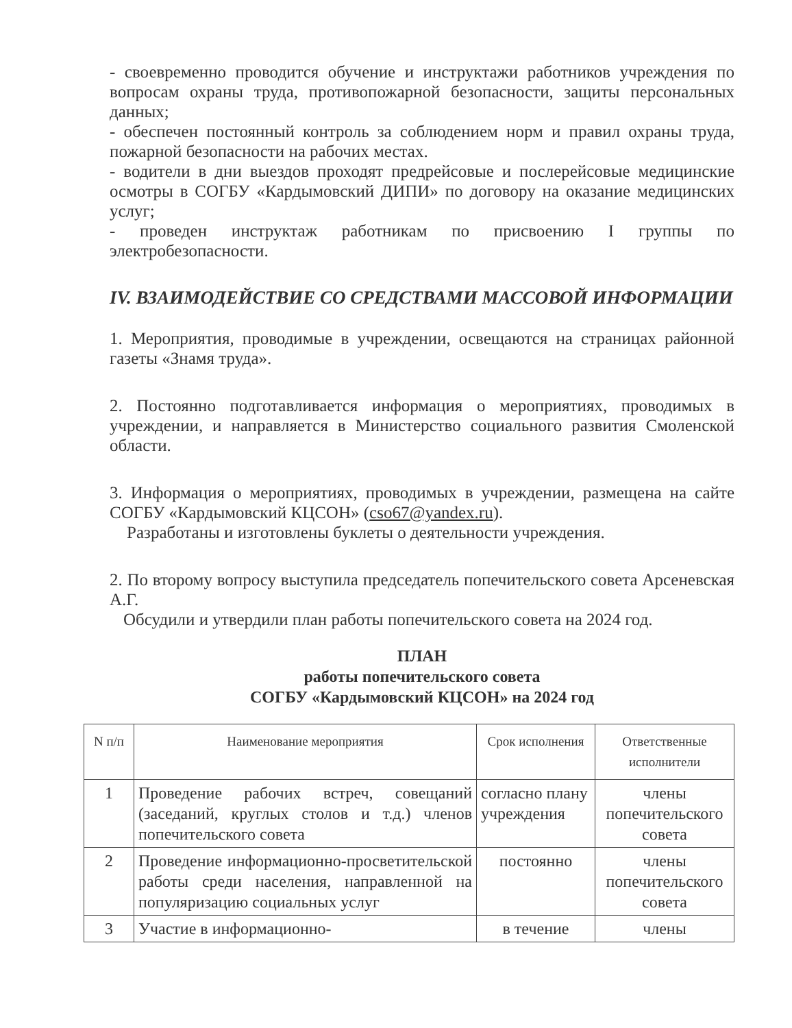- своевременно проводится обучение и инструктажи работников учреждения по вопросам охраны труда, противопожарной безопасности, защиты персональных данных;
- обеспечен постоянный контроль за соблюдением норм и правил охраны труда, пожарной безопасности на рабочих местах.
- водители в дни выездов проходят предрейсовые и послерейсовые медицинские осмотры в СОГБУ «Кардымовский ДИПИ» по договору на оказание медицинских услуг;
- проведен инструктаж работникам по присвоению I группы по электробезопасности.
IV. ВЗАИМОДЕЙСТВИЕ СО СРЕДСТВАМИ МАССОВОЙ ИНФОРМАЦИИ
1. Мероприятия, проводимые в учреждении, освещаются на страницах районной газеты «Знамя труда».
2. Постоянно подготавливается информация о мероприятиях, проводимых в учреждении, и направляется в Министерство социального развития Смоленской области.
3. Информация о мероприятиях, проводимых в учреждении, размещена на сайте СОГБУ «Кардымовский КЦСОН» (cso67@yandex.ru).
Разработаны и изготовлены буклеты о деятельности учреждения.
2. По второму вопросу выступила председатель попечительского совета Арсеневская А.Г.
Обсудили и утвердили план работы попечительского совета на 2024 год.
ПЛАН
работы попечительского совета
СОГБУ «Кардымовский КЦСОН» на 2024 год
| N п/п | Наименование мероприятия | Срок исполнения | Ответственные исполнители |
| --- | --- | --- | --- |
| 1 | Проведение рабочих встреч, совещаний (заседаний, круглых столов и т.д.) членов попечительского совета | согласно плану учреждения | члены попечительского совета |
| 2 | Проведение информационно-просветительской работы среди населения, направленной на популяризацию социальных услуг | постоянно | члены попечительского совета |
| 3 | Участие в информационно- | в течение | члены |